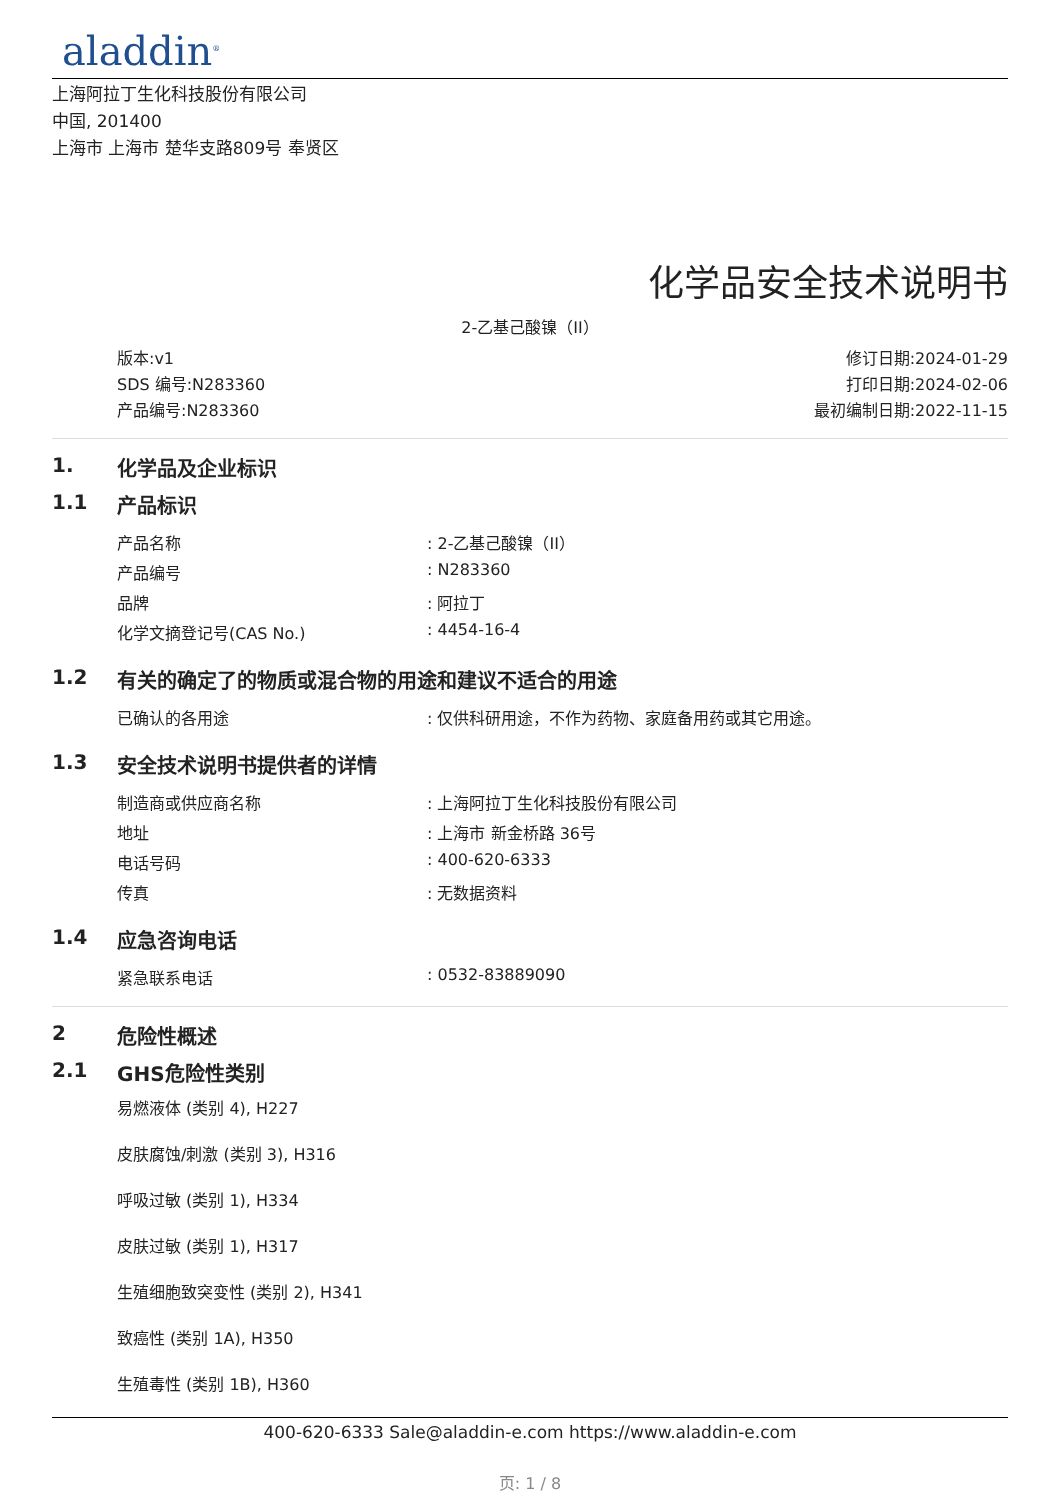aladdin<sup>®</sup>
上海阿拉丁生化科技股份有限公司
中国, 201400
上海市 上海市 楚华支路809号 奉贤区
化学品安全技术说明书
2-乙基己酸镍（II）
版本:v1
SDS 编号:N283360
产品编号:N283360
修订日期:2024-01-29
打印日期:2024-02-06
最初编制日期:2022-11-15
1. 化学品及企业标识
1.1 产品标识
| 产品名称 | : 2-乙基己酸镍（II） |
| 产品编号 | : N283360 |
| 品牌 | : 阿拉丁 |
| 化学文摘登记号(CAS No.) | : 4454-16-4 |
1.2 有关的确定了的物质或混合物的用途和建议不适合的用途
| 已确认的各用途 | : 仅供科研用途，不作为药物、家庭备用药或其它用途。 |
1.3 安全技术说明书提供者的详情
| 制造商或供应商名称 | : 上海阿拉丁生化科技股份有限公司 |
| 地址 | : 上海市 新金桥路 36号 |
| 电话号码 | : 400-620-6333 |
| 传真 | : 无数据资料 |
1.4 应急咨询电话
| 紧急联系电话 | : 0532-83889090 |
2 危险性概述
2.1 GHS危险性类别
易燃液体 (类别 4), H227
皮肤腐蚀/刺激 (类别 3), H316
呼吸过敏 (类别 1), H334
皮肤过敏 (类别 1), H317
生殖细胞致突变性 (类别 2), H341
致癌性 (类别 1A), H350
生殖毒性 (类别 1B), H360
400-620-6333 Sale@aladdin-e.com https://www.aladdin-e.com
页: 1 / 8